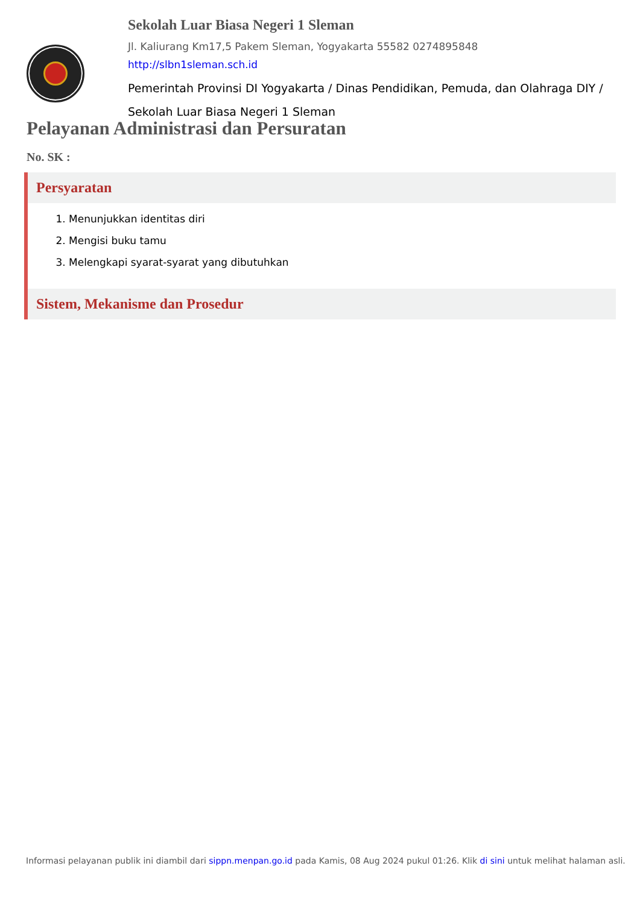Sekolah Luar Biasa Negeri 1 Sleman
Jl. Kaliurang Km17,5 Pakem Sleman, Yogyakarta 55582 0274895848
http://slbn1sleman.sch.id
Pemerintah Provinsi DI Yogyakarta / Dinas Pendidikan, Pemuda, dan Olahraga DIY / Sekolah Luar Biasa Negeri 1 Sleman
Pelayanan Administrasi dan Persuratan
No. SK :
Persyaratan
1. Menunjukkan identitas diri
2. Mengisi buku tamu
3. Melengkapi syarat-syarat yang dibutuhkan
Sistem, Mekanisme dan Prosedur
Informasi pelayanan publik ini diambil dari sippn.menpan.go.id pada Kamis, 08 Aug 2024 pukul 01:26. Klik di sini untuk melihat halaman asli.